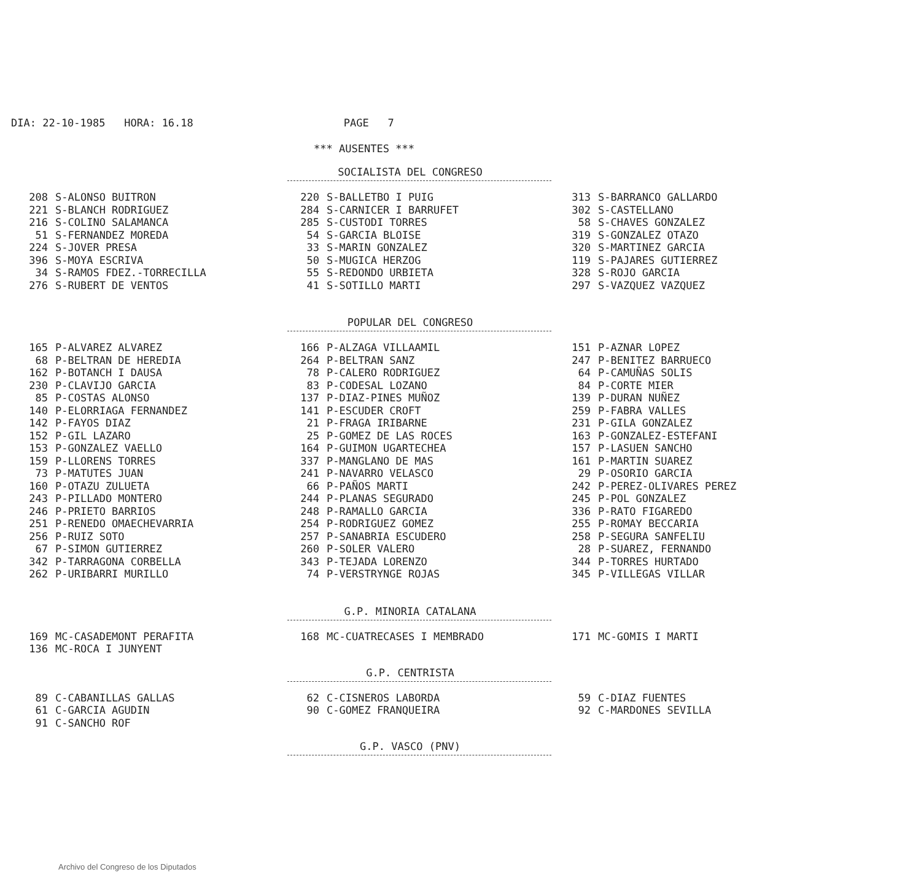DIA: 22-10-1985 HORA: 16.18 PAGE 7
*** AUSENTES ***
SOCIALISTA DEL CONGRESO
| 208 | S-ALONSO BUITRON | 220 | S-BALLETBO I PUIG | 313 | S-BARRANCO GALLARDO |
| 221 | S-BLANCH RODRIGUEZ | 284 | S-CARNICER I BARRUFET | 302 | S-CASTELLANO |
| 216 | S-COLINO SALAMANCA | 285 | S-CUSTODI TORRES | 58 | S-CHAVES GONZALEZ |
| 51 | S-FERNANDEZ MOREDA | 54 | S-GARCIA BLOISE | 319 | S-GONZALEZ OTAZO |
| 224 | S-JOVER PRESA | 33 | S-MARIN GONZALEZ | 320 | S-MARTINEZ GARCIA |
| 396 | S-MOYA ESCRIVA | 50 | S-MUGICA HERZOG | 119 | S-PAJARES GUTIERREZ |
| 34 | S-RAMOS FDEZ.-TORRECILLA | 55 | S-REDONDO URBIETA | 328 | S-ROJO GARCIA |
| 276 | S-RUBERT DE VENTOS | 41 | S-SOTILLO MARTI | 297 | S-VAZQUEZ VAZQUEZ |
POPULAR DEL CONGRESO
| 165 | P-ALVAREZ ALVAREZ | 166 | P-ALZAGA VILLAAMIL | 151 | P-AZNAR LOPEZ |
| 68 | P-BELTRAN DE HEREDIA | 264 | P-BELTRAN SANZ | 247 | P-BENITEZ BARRUECO |
| 162 | P-BOTANCH I DAUSA | 78 | P-CALERO RODRIGUEZ | 64 | P-CAMUÑAS SOLIS |
| 230 | P-CLAVIJO GARCIA | 83 | P-CODESAL LOZANO | 84 | P-CORTE MIER |
| 85 | P-COSTAS ALONSO | 137 | P-DIAZ-PINES MUÑOZ | 139 | P-DURAN NUÑEZ |
| 140 | P-ELORRIAGA FERNANDEZ | 141 | P-ESCUDER CROFT | 259 | P-FABRA VALLES |
| 142 | P-FAYOS DIAZ | 21 | P-FRAGA IRIBARNE | 231 | P-GILA GONZALEZ |
| 152 | P-GIL LAZARO | 25 | P-GOMEZ DE LAS ROCES | 163 | P-GONZALEZ-ESTEFANI |
| 153 | P-GONZALEZ VAELLO | 164 | P-GUIMON UGARTECHEA | 157 | P-LASUEN SANCHO |
| 159 | P-LLORENS TORRES | 337 | P-MANGLANO DE MAS | 161 | P-MARTIN SUAREZ |
| 73 | P-MATUTES JUAN | 241 | P-NAVARRO VELASCO | 29 | P-OSORIO GARCIA |
| 160 | P-OTAZU ZULUETA | 66 | P-PAÑOS MARTI | 242 | P-PEREZ-OLIVARES PEREZ |
| 243 | P-PILLADO MONTERO | 244 | P-PLANAS SEGURADO | 245 | P-POL GONZALEZ |
| 246 | P-PRIETO BARRIOS | 248 | P-RAMALLO GARCIA | 336 | P-RATO FIGAREDO |
| 251 | P-RENEDO OMAECHEVARRIA | 254 | P-RODRIGUEZ GOMEZ | 255 | P-ROMAY BECCARIA |
| 256 | P-RUIZ SOTO | 257 | P-SANABRIA ESCUDERO | 258 | P-SEGURA SANFELIU |
| 67 | P-SIMON GUTIERREZ | 260 | P-SOLER VALERO | 28 | P-SUAREZ, FERNANDO |
| 342 | P-TARRAGONA CORBELLA | 343 | P-TEJADA LORENZO | 344 | P-TORRES HURTADO |
| 262 | P-URIBARRI MURILLO | 74 | P-VERSTRYNGE ROJAS | 345 | P-VILLEGAS VILLAR |
G.P. MINORIA CATALANA
| 169 | MC-CASADEMONT PERAFITA | 168 | MC-CUATRECASES I MEMBRADO | 171 | MC-GOMIS I MARTI |
| 136 | MC-ROCA I JUNYENT | | | | |
G.P. CENTRISTA
| 89 | C-CABANILLAS GALLAS | 62 | C-CISNEROS LABORDA | 59 | C-DIAZ FUENTES |
| 61 | C-GARCIA AGUDIN | 90 | C-GOMEZ FRANQUEIRA | 92 | C-MARDONES SEVILLA |
| 91 | C-SANCHO ROF | | | | |
G.P. VASCO (PNV)
Archivo del Congreso de los Diputados